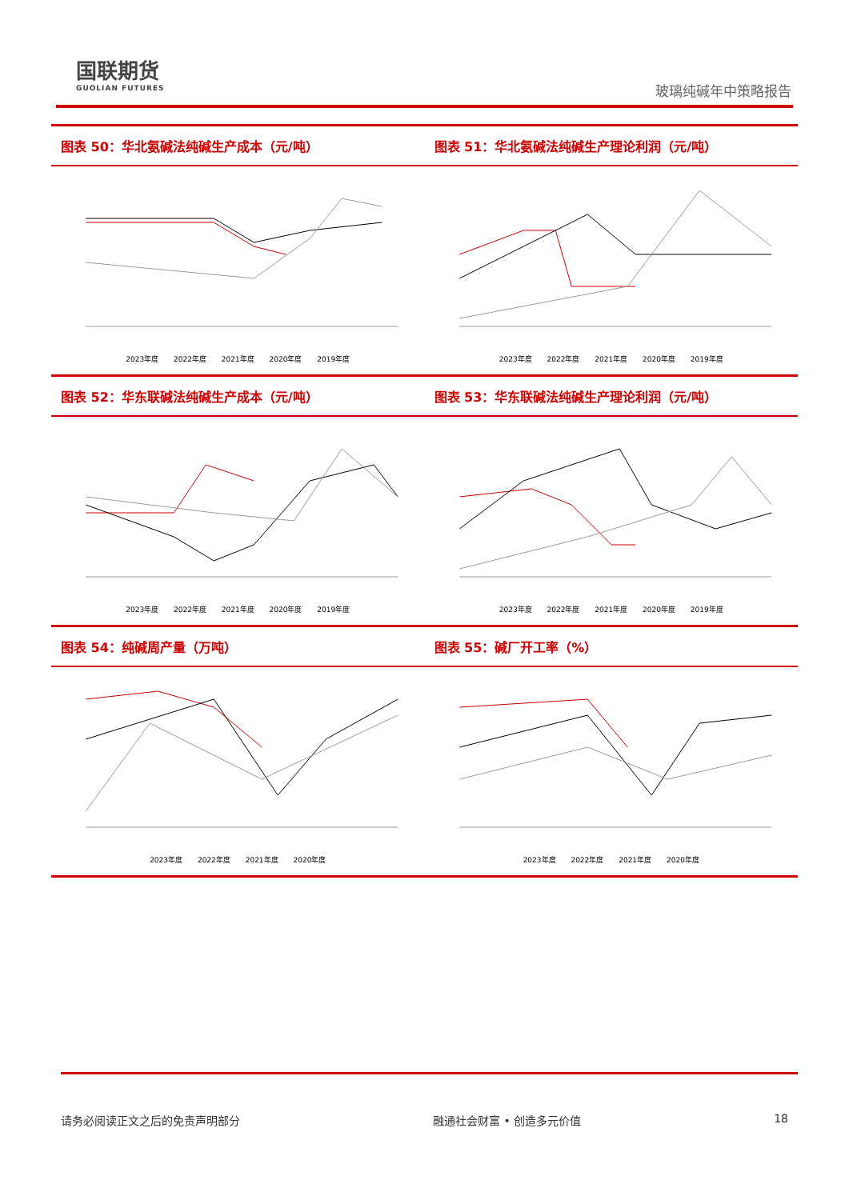国联期货
GUOLIAN FUTURES
玻璃纯碱年中策略报告
图表 50：华北氨碱法纯碱生产成本（元/吨）
2023年度 2022年度 2021年度 2020年度 2019年度
图表 51：华北氨碱法纯碱生产理论利润（元/吨）
2023年度 2022年度 2021年度 2020年度 2019年度
图表 52：华东联碱法纯碱生产成本（元/吨）
2023年度 2022年度 2021年度 2020年度 2019年度
图表 53：华东联碱法纯碱生产理论利润（元/吨）
2023年度 2022年度 2021年度 2020年度 2019年度
图表 54：纯碱周产量（万吨）
2023年度 2022年度 2021年度 2020年度
图表 55：碱厂开工率（%）
2023年度 2022年度 2021年度 2020年度
请务必阅读正文之后的免责声明部分 融通社会财富 • 创造多元价值 18